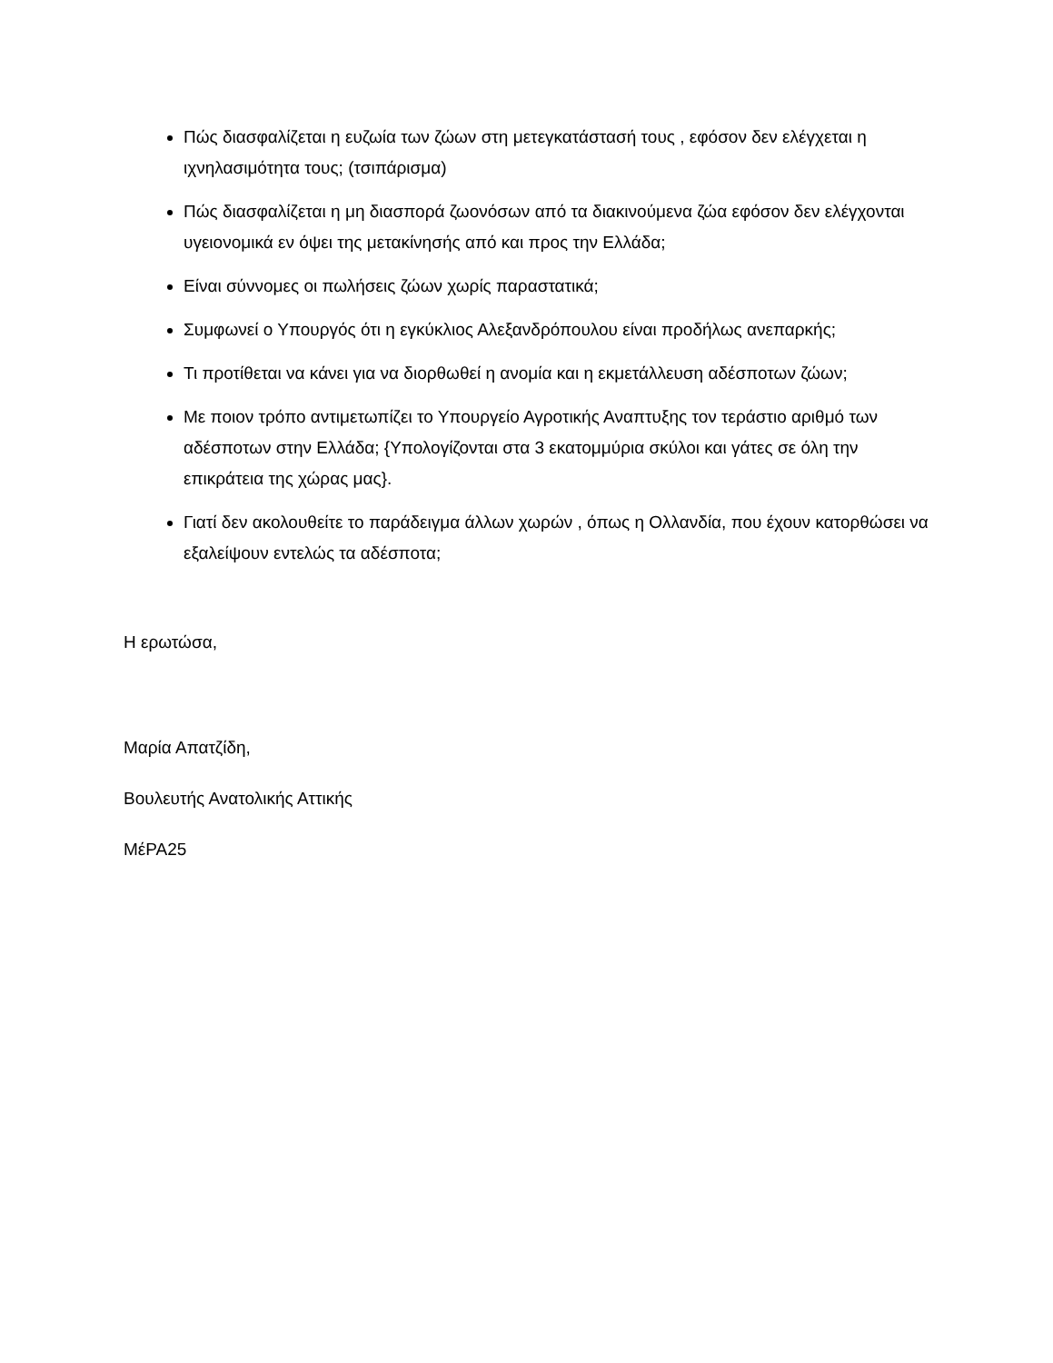Πώς διασφαλίζεται η ευζωία των ζώων στη μετεγκατάστασή τους , εφόσον δεν ελέγχεται η ιχνηλασιμότητα τους; (τσιπάρισμα)
Πώς διασφαλίζεται η μη διασπορά ζωονόσων από τα διακινούμενα ζώα εφόσον δεν ελέγχονται υγειονομικά εν όψει της μετακίνησής από και προς την Ελλάδα;
Είναι σύννομες οι πωλήσεις ζώων χωρίς παραστατικά;
Συμφωνεί ο Υπουργός ότι η εγκύκλιος Αλεξανδρόπουλου είναι προδήλως ανεπαρκής;
Τι προτίθεται να κάνει για να διορθωθεί η ανομία και η εκμετάλλευση αδέσποτων ζώων;
Με ποιον τρόπο αντιμετωπίζει το Υπουργείο Αγροτικής Αναπτυξης τον τεράστιο αριθμό των αδέσποτων στην Ελλάδα; {Υπολογίζονται στα 3 εκατομμύρια σκύλοι και γάτες σε όλη την επικράτεια της χώρας μας}.
Γιατί δεν ακολουθείτε το παράδειγμα άλλων χωρών , όπως η Ολλανδία, που έχουν κατορθώσει να εξαλείψουν εντελώς τα αδέσποτα;
Η ερωτώσα,
Μαρία Απατζίδη,
Βουλευτής Ανατολικής Αττικής
ΜέΡΑ25